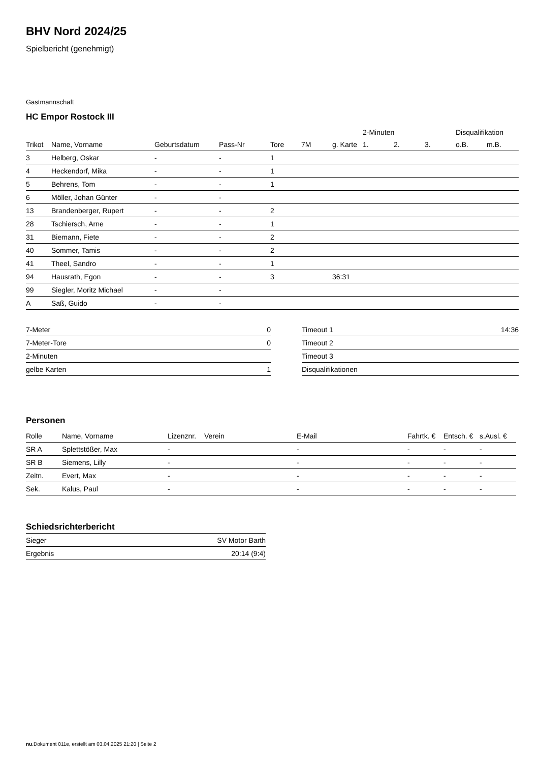BHV Nord 2024/25
Spielbericht (genehmigt)
Gastmannschaft
HC Empor Rostock III
| | | | | | | | 2-Minuten | | | Disqualifikation | |
| --- | --- | --- | --- | --- | --- | --- | --- | --- | --- | --- | --- |
| Trikot | Name, Vorname | Geburtsdatum | Pass-Nr | Tore | 7M | g. Karte | 1. | 2. | 3. | o.B. | m.B. |
| 3 | Helberg, Oskar | - | - | 1 | | | | | | | |
| 4 | Heckendorf, Mika | - | - | 1 | | | | | | | |
| 5 | Behrens, Tom | - | - | 1 | | | | | | | |
| 6 | Möller, Johan Günter | - | - | | | | | | | | |
| 13 | Brandenberger, Rupert | - | - | 2 | | | | | | | |
| 28 | Tschiersch, Arne | - | - | 1 | | | | | | | |
| 31 | Biemann, Fiete | - | - | 2 | | | | | | | |
| 40 | Sommer, Tamis | - | - | 2 | | | | | | | |
| 41 | Theel, Sandro | - | - | 1 | | | | | | | |
| 94 | Hausrath, Egon | - | - | 3 | | 36:31 | | | | | |
| 99 | Siegler, Moritz Michael | - | - | | | | | | | | |
| A | Saß, Guido | - | - | | | | | | | | |
| 7-Meter | 0 |
| 7-Meter-Tore | 0 |
| 2-Minuten | |
| gelbe Karten | 1 |
| Timeout 1 | 14:36 |
| Timeout 2 | |
| Timeout 3 | |
| Disqualifikationen | |
Personen
| Rolle | Name, Vorname | Lizenznr. | Verein | E-Mail | Fahrtk. € | Entsch. € | s.Ausl. € |
| --- | --- | --- | --- | --- | --- | --- | --- |
| SR A | Splettstößer, Max | - | | - | - | - | - |
| SR B | Siemens, Lilly | - | | - | - | - | - |
| Zeitn. | Evert, Max | - | | - | - | - | - |
| Sek. | Kalus, Paul | - | | - | - | - | - |
Schiedsrichterbericht
| Sieger | SV Motor Barth |
| Ergebnis | 20:14 (9:4) |
nu.Dokument 011e, erstellt am 03.04.2025 21:20 | Seite 2